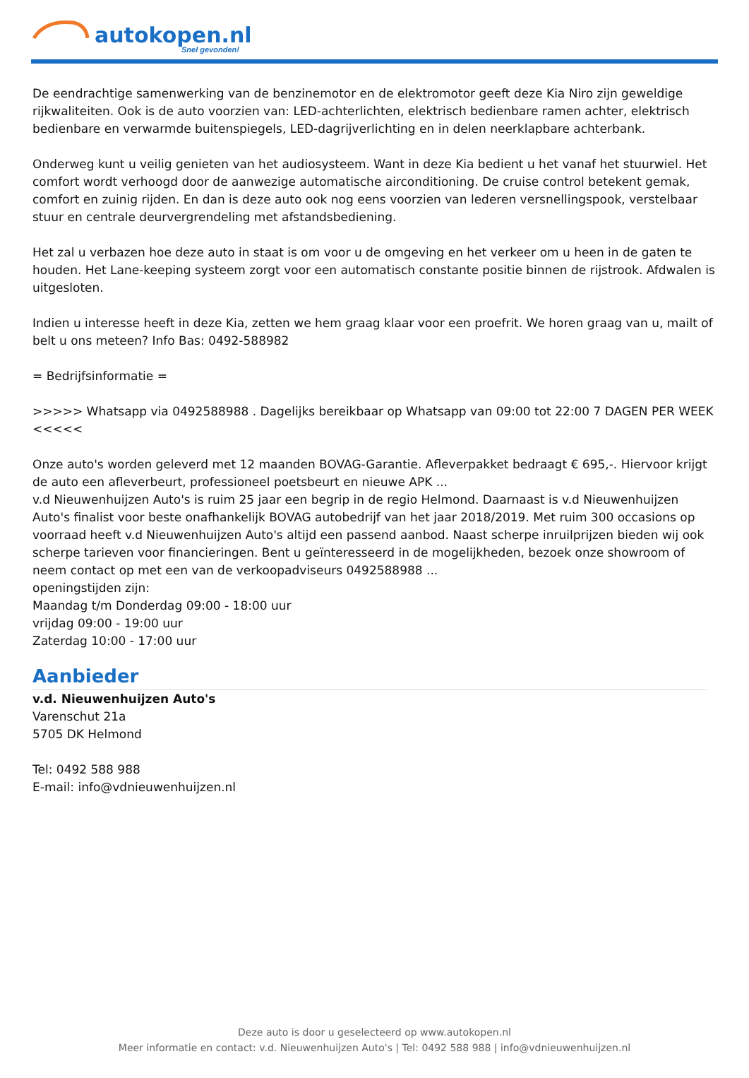autokopen.nl
Snel gevonden!
De eendrachtige samenwerking van de benzinemotor en de elektromotor geeft deze Kia Niro zijn geweldige rijkwaliteiten. Ook is de auto voorzien van: LED-achterlichten, elektrisch bedienbare ramen achter, elektrisch bedienbare en verwarmde buitenspiegels, LED-dagrijverlichting en in delen neerklapbare achterbank.
Onderweg kunt u veilig genieten van het audiosysteem. Want in deze Kia bedient u het vanaf het stuurwiel. Het comfort wordt verhoogd door de aanwezige automatische airconditioning. De cruise control betekent gemak, comfort en zuinig rijden. En dan is deze auto ook nog eens voorzien van lederen versnellingspook, verstelbaar stuur en centrale deurvergrendeling met afstandsbediening.
Het zal u verbazen hoe deze auto in staat is om voor u de omgeving en het verkeer om u heen in de gaten te houden. Het Lane-keeping systeem zorgt voor een automatisch constante positie binnen de rijstrook. Afdwalen is uitgesloten.
Indien u interesse heeft in deze Kia, zetten we hem graag klaar voor een proefrit. We horen graag van u, mailt of belt u ons meteen? Info Bas: 0492-588982
= Bedrijfsinformatie =
>>>>> Whatsapp via 0492588988 . Dagelijks bereikbaar op Whatsapp van 09:00 tot 22:00 7 DAGEN PER WEEK <<<<<
Onze auto's worden geleverd met 12 maanden BOVAG-Garantie. Afleverpakket bedraagt € 695,-. Hiervoor krijgt de auto een afleverbeurt, professioneel poetsbeurt en nieuwe APK ...
v.d Nieuwenhuijzen Auto's is ruim 25 jaar een begrip in de regio Helmond. Daarnaast is v.d Nieuwenhuijzen Auto's finalist voor beste onafhankelijk BOVAG autobedrijf van het jaar 2018/2019. Met ruim 300 occasions op voorraad heeft v.d Nieuwenhuijzen Auto's altijd een passend aanbod. Naast scherpe inruilprijzen bieden wij ook scherpe tarieven voor financieringen. Bent u geïnteresseerd in de mogelijkheden, bezoek onze showroom of neem contact op met een van de verkoopadviseurs 0492588988 ...
openingstijden zijn:
Maandag t/m Donderdag 09:00 - 18:00 uur
vrijdag 09:00 - 19:00 uur
Zaterdag 10:00 - 17:00 uur
Aanbieder
v.d. Nieuwenhuijzen Auto's
Varenschut 21a
5705 DK Helmond
Tel: 0492 588 988
E-mail: info@vdnieuwenhuijzen.nl
Deze auto is door u geselecteerd op www.autokopen.nl
Meer informatie en contact: v.d. Nieuwenhuijzen Auto's | Tel: 0492 588 988 | info@vdnieuwenhuijzen.nl